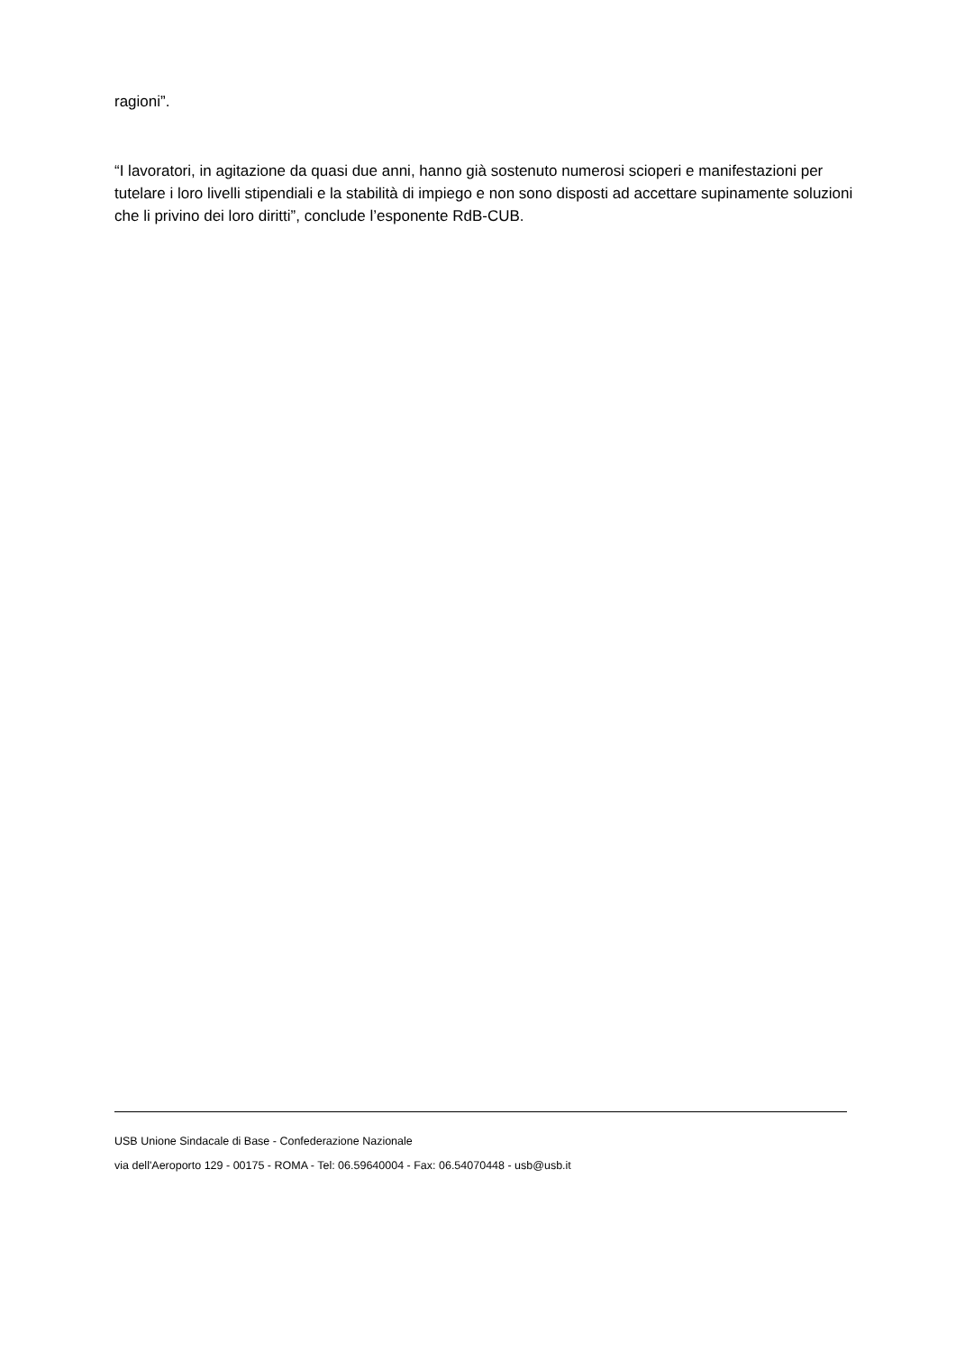ragioni”.
“I lavoratori, in agitazione da quasi due anni, hanno già sostenuto numerosi scioperi e manifestazioni per tutelare i loro livelli stipendiali e la stabilità di impiego e non sono disposti ad accettare supinamente soluzioni che li privino dei loro diritti”, conclude l’esponente RdB-CUB.
USB Unione Sindacale di Base - Confederazione Nazionale
via dell'Aeroporto 129 - 00175 - ROMA - Tel: 06.59640004 - Fax: 06.54070448 - usb@usb.it